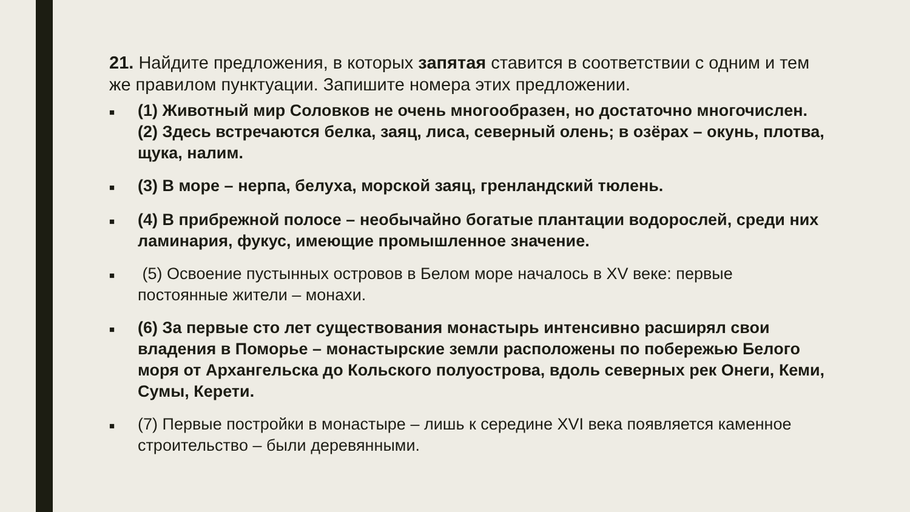21. Найдите предложения, в которых запятая ставится в соответствии с одним и тем же правилом пунктуации. Запишите номера этих предложении.
■ (1) Животный мир Соловков не очень многообразен, но достаточно многочислен. (2) Здесь встречаются белка, заяц, лиса, северный олень; в озёрах – окунь, плотва, щука, налим.
■ (3) В море – нерпа, белуха, морской заяц, гренландский тюлень.
■ (4) В прибрежной полосе – необычайно богатые плантации водорослей, среди них ламинария, фукус, имеющие промышленное значение.
■ (5) Освоение пустынных островов в Белом море началось в XV веке: первые постоянные жители – монахи.
■ (6) За первые сто лет существования монастырь интенсивно расширял свои владения в Поморье – монастырские земли расположены по побережью Белого моря от Архангельска до Кольского полуострова, вдоль северных рек Онеги, Кеми, Сумы, Керети.
■ (7) Первые постройки в монастыре – лишь к середине XVI века появляется каменное строительство – были деревянными.